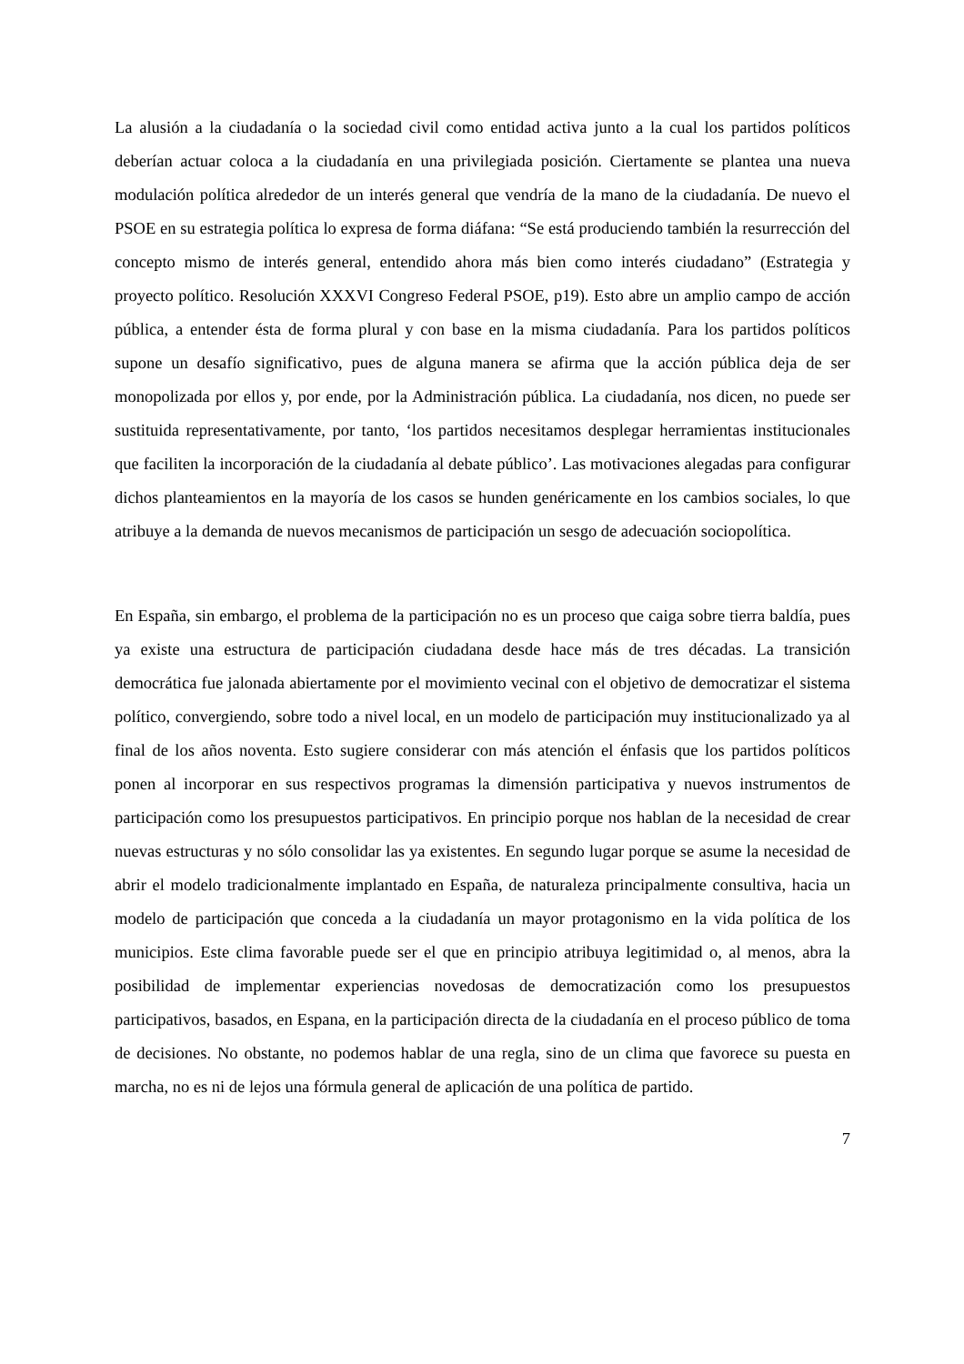La alusión a la ciudadanía o la sociedad civil como entidad activa junto a la cual los partidos políticos deberían actuar coloca a la ciudadanía en una privilegiada posición. Ciertamente se plantea una nueva modulación política alrededor de un interés general que vendría de la mano de la ciudadanía. De nuevo el PSOE en su estrategia política lo expresa de forma diáfana: “Se está produciendo también la resurrección del concepto mismo de interés general, entendido ahora más bien como interés ciudadano” (Estrategia y proyecto político. Resolución XXXVI Congreso Federal PSOE, p19). Esto abre un amplio campo de acción pública, a entender ésta de forma plural y con base en la misma ciudadanía. Para los partidos políticos supone un desafío significativo, pues de alguna manera se afirma que la acción pública deja de ser monopolizada por ellos y, por ende, por la Administración pública. La ciudadanía, nos dicen, no puede ser sustituida representativamente, por tanto, ‘los partidos necesitamos desplegar herramientas institucionales que faciliten la incorporación de la ciudadanía al debate público’. Las motivaciones alegadas para configurar dichos planteamientos en la mayoría de los casos se hunden genéricamente en los cambios sociales, lo que atribuye a la demanda de nuevos mecanismos de participación un sesgo de adecuación sociopolítica.
En España, sin embargo, el problema de la participación no es un proceso que caiga sobre tierra baldía, pues ya existe una estructura de participación ciudadana desde hace más de tres décadas. La transición democrática fue jalonada abiertamente por el movimiento vecinal con el objetivo de democratizar el sistema político, convergiendo, sobre todo a nivel local, en un modelo de participación muy institucionalizado ya al final de los años noventa. Esto sugiere considerar con más atención el énfasis que los partidos políticos ponen al incorporar en sus respectivos programas la dimensión participativa y nuevos instrumentos de participación como los presupuestos participativos. En principio porque nos hablan de la necesidad de crear nuevas estructuras y no sólo consolidar las ya existentes. En segundo lugar porque se asume la necesidad de abrir el modelo tradicionalmente implantado en España, de naturaleza principalmente consultiva, hacia un modelo de participación que conceda a la ciudadanía un mayor protagonismo en la vida política de los municipios. Este clima favorable puede ser el que en principio atribuya legitimidad o, al menos, abra la posibilidad de implementar experiencias novedosas de democratización como los presupuestos participativos, basados, en Espana, en la participación directa de la ciudadanía en el proceso público de toma de decisiones. No obstante, no podemos hablar de una regla, sino de un clima que favorece su puesta en marcha, no es ni de lejos una fórmula general de aplicación de una política de partido.
7